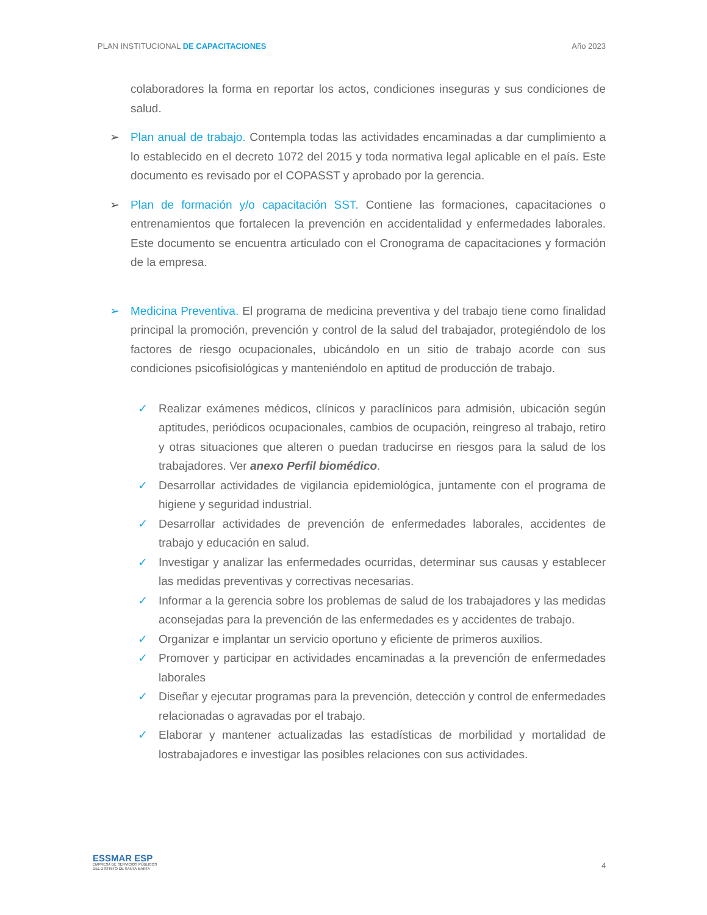PLAN INSTITUCIONAL DE CAPACITACIONES Año 2023
colaboradores la forma en reportar los actos, condiciones inseguras y sus condiciones de salud.
➢ Plan anual de trabajo. Contempla todas las actividades encaminadas a dar cumplimiento a lo establecido en el decreto 1072 del 2015 y toda normativa legal aplicable en el país. Este documento es revisado por el COPASST y aprobado por la gerencia.
➢ Plan de formación y/o capacitación SST. Contiene las formaciones, capacitaciones o entrenamientos que fortalecen la prevención en accidentalidad y enfermedades laborales. Este documento se encuentra articulado con el Cronograma de capacitaciones y formación de la empresa.
➢ Medicina Preventiva. El programa de medicina preventiva y del trabajo tiene como finalidad principal la promoción, prevención y control de la salud del trabajador, protegiéndolo de los factores de riesgo ocupacionales, ubicándolo en un sitio de trabajo acorde con sus condiciones psicofisiológicas y manteniéndolo en aptitud de producción de trabajo.
✓ Realizar exámenes médicos, clínicos y paraclínicos para admisión, ubicación según aptitudes, periódicos ocupacionales, cambios de ocupación, reingreso al trabajo, retiro y otras situaciones que alteren o puedan traducirse en riesgos para la salud de los trabajadores. Ver anexo Perfil biomédico.
✓ Desarrollar actividades de vigilancia epidemiológica, juntamente con el programa de higiene y seguridad industrial.
✓ Desarrollar actividades de prevención de enfermedades laborales, accidentes de trabajo y educación en salud.
✓ Investigar y analizar las enfermedades ocurridas, determinar sus causas y establecer las medidas preventivas y correctivas necesarias.
✓ Informar a la gerencia sobre los problemas de salud de los trabajadores y las medidas aconsejadas para la prevención de las enfermedades es y accidentes de trabajo.
✓ Organizar e implantar un servicio oportuno y eficiente de primeros auxilios.
✓ Promover y participar en actividades encaminadas a la prevención de enfermedades laborales
✓ Diseñar y ejecutar programas para la prevención, detección y control de enfermedades relacionadas o agravadas por el trabajo.
✓ Elaborar y mantener actualizadas las estadísticas de morbilidad y mortalidad de lostrabajadores e investigar las posibles relaciones con sus actividades.
ESSMAR ESP
EMPRESA DE SERVICIOS PÚBLICOS
DEL DISTRITO DE SANTA MARTA
4